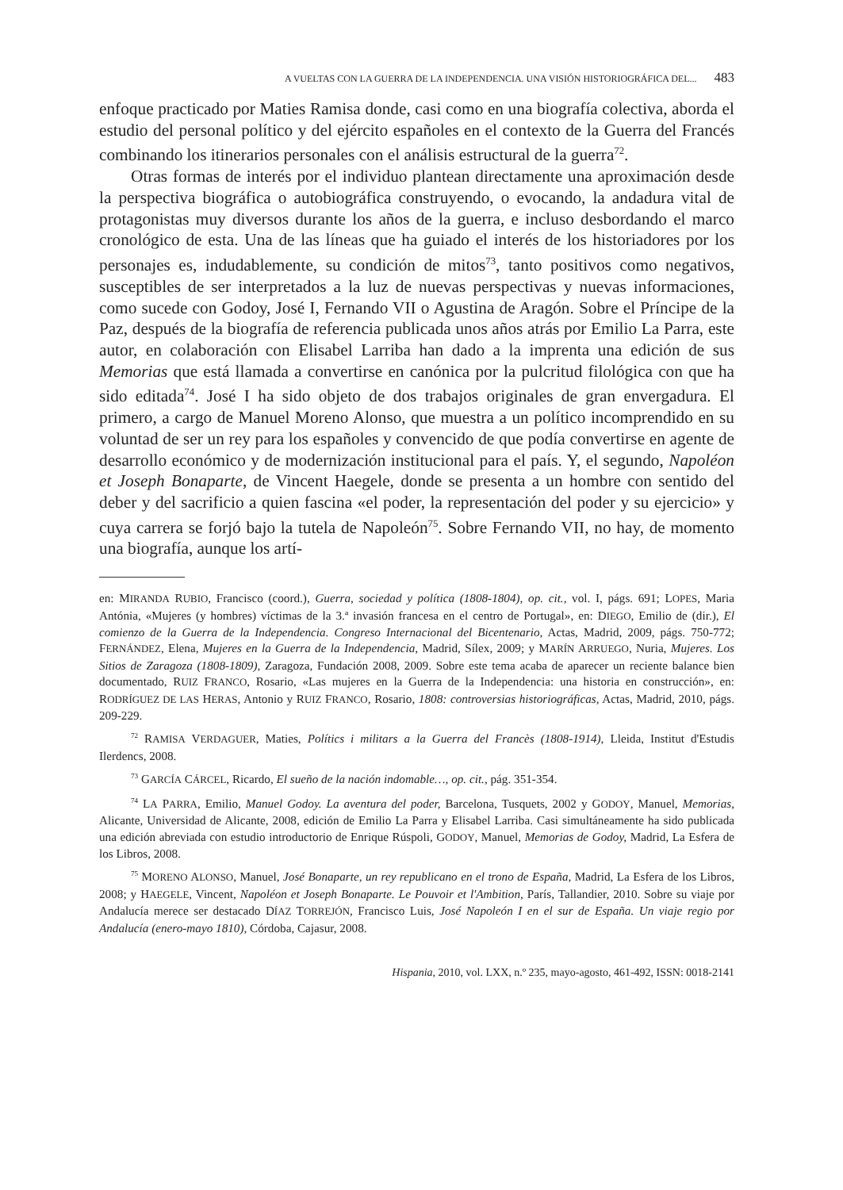A VUELTAS CON LA GUERRA DE LA INDEPENDENCIA. UNA VISIÓN HISTORIOGRÁFICA DEL... 483
enfoque practicado por Maties Ramisa donde, casi como en una biografía colectiva, aborda el estudio del personal político y del ejército españoles en el contexto de la Guerra del Francés combinando los itinerarios personales con el análisis estructural de la guerra<sup>72</sup>.
Otras formas de interés por el individuo plantean directamente una aproximación desde la perspectiva biográfica o autobiográfica construyendo, o evocando, la andadura vital de protagonistas muy diversos durante los años de la guerra, e incluso desbordando el marco cronológico de esta. Una de las líneas que ha guiado el interés de los historiadores por los personajes es, indudablemente, su condición de mitos<sup>73</sup>, tanto positivos como negativos, susceptibles de ser interpretados a la luz de nuevas perspectivas y nuevas informaciones, como sucede con Godoy, José I, Fernando VII o Agustina de Aragón. Sobre el Príncipe de la Paz, después de la biografía de referencia publicada unos años atrás por Emilio La Parra, este autor, en colaboración con Elisabel Larriba han dado a la imprenta una edición de sus Memorias que está llamada a convertirse en canónica por la pulcritud filológica con que ha sido editada<sup>74</sup>. José I ha sido objeto de dos trabajos originales de gran envergadura. El primero, a cargo de Manuel Moreno Alonso, que muestra a un político incomprendido en su voluntad de ser un rey para los españoles y convencido de que podía convertirse en agente de desarrollo económico y de modernización institucional para el país. Y, el segundo, Napoléon et Joseph Bonaparte, de Vincent Haegele, donde se presenta a un hombre con sentido del deber y del sacrificio a quien fascina «el poder, la representación del poder y su ejercicio» y cuya carrera se forjó bajo la tutela de Napoleón<sup>75</sup>. Sobre Fernando VII, no hay, de momento una biografía, aunque los artí-
en: MIRANDA RUBIO, Francisco (coord.), Guerra, sociedad y política (1808-1804), op. cit., vol. I, págs. 691; LOPES, Maria Antónia, «Mujeres (y hombres) víctimas de la 3.ª invasión francesa en el centro de Portugal», en: DIEGO, Emilio de (dir.), El comienzo de la Guerra de la Independencia. Congreso Internacional del Bicentenario, Actas, Madrid, 2009, págs. 750-772; FERNÁNDEZ, Elena, Mujeres en la Guerra de la Independencia, Madrid, Sílex, 2009; y MARÍN ARRUEGO, Nuria, Mujeres. Los Sitios de Zaragoza (1808-1809), Zaragoza, Fundación 2008, 2009. Sobre este tema acaba de aparecer un reciente balance bien documentado, RUIZ FRANCO, Rosario, «Las mujeres en la Guerra de la Independencia: una historia en construcción», en: RODRÍGUEZ DE LAS HERAS, Antonio y RUIZ FRANCO, Rosario, 1808: controversias historiográficas, Actas, Madrid, 2010, págs. 209-229.
<sup>72</sup> RAMISA VERDAGUER, Maties, Polítics i militars a la Guerra del Francès (1808-1914), Lleida, Institut d'Estudis Ilerdencs, 2008.
<sup>73</sup> GARCÍA CÁRCEL, Ricardo, El sueño de la nación indomable…, op. cit., pág. 351-354.
<sup>74</sup> LA PARRA, Emilio, Manuel Godoy. La aventura del poder, Barcelona, Tusquets, 2002 y GODOY, Manuel, Memorias, Alicante, Universidad de Alicante, 2008, edición de Emilio La Parra y Elisabel Larriba. Casi simultáneamente ha sido publicada una edición abreviada con estudio introductorio de Enrique Rúspoli, GODOY, Manuel, Memorias de Godoy, Madrid, La Esfera de los Libros, 2008.
<sup>75</sup> MORENO ALONSO, Manuel, José Bonaparte, un rey republicano en el trono de España, Madrid, La Esfera de los Libros, 2008; y HAEGELE, Vincent, Napoléon et Joseph Bonaparte. Le Pouvoir et l'Ambition, París, Tallandier, 2010. Sobre su viaje por Andalucía merece ser destacado DÍAZ TORREJÓN, Francisco Luis, José Napoleón I en el sur de España. Un viaje regio por Andalucía (enero-mayo 1810), Córdoba, Cajasur, 2008.
Hispania, 2010, vol. LXX, n.º 235, mayo-agosto, 461-492, ISSN: 0018-2141